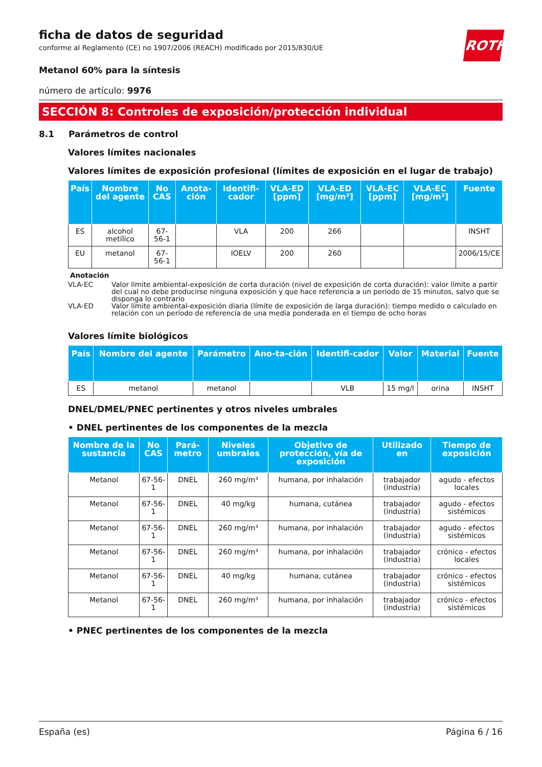ficha de datos de seguridad
conforme al Reglamento (CE) no 1907/2006 (REACH) modificado por 2015/830/UE
ROTH
Metanol 60% para la síntesis
número de artículo: 9976
SECCIÓN 8: Controles de exposición/protección individual
8.1 Parámetros de control
Valores límites nacionales
Valores límites de exposición profesional (límites de exposición en el lugar de trabajo)
| País | Nombre del agente | No CAS | Anota-ción | Identifi-cador | VLA-ED [ppm] | VLA-ED [mg/m³] | VLA-EC [ppm] | VLA-EC [mg/m³] | Fuente |
| --- | --- | --- | --- | --- | --- | --- | --- | --- | --- |
| ES | alcohol metílico | 67-56-1 | | VLA | 200 | 266 | | | INSHT |
| EU | metanol | 67-56-1 | | IOELV | 200 | 260 | | | 2006/15/CE |
Anotación
VLA-EC Valor límite ambiental-exposición de corta duración (nivel de exposición de corta duración): valor límite a partir del cual no debe producirse ninguna exposición y que hace referencia a un periodo de 15 minutos, salvo que se disponga lo contrario
VLA-ED Valor límite ambiental-exposición diaria (límite de exposición de larga duración): tiempo medido o calculado en relación con un período de referencia de una media ponderada en el tiempo de ocho horas
Valores límite biológicos
| País | Nombre del agente | Parámetro | Ano-ta-ción | Identifi-cador | Valor | Material | Fuente |
| --- | --- | --- | --- | --- | --- | --- | --- |
| ES | metanol | metanol | | VLB | 15 mg/l | orina | INSHT |
DNEL/DMEL/PNEC pertinentes y otros niveles umbrales
• DNEL pertinentes de los componentes de la mezcla
| Nombre de la sustancia | No CAS | Pará-metro | Niveles umbrales | Objetivo de protección, vía de exposición | Utilizado en | Tiempo de exposición |
| --- | --- | --- | --- | --- | --- | --- |
| Metanol | 67-56-1 | DNEL | 260 mg/m³ | humana, por inhalación | trabajador (industria) | agudo - efectos locales |
| Metanol | 67-56-1 | DNEL | 40 mg/kg | humana, cutánea | trabajador (industria) | agudo - efectos sistémicos |
| Metanol | 67-56-1 | DNEL | 260 mg/m³ | humana, por inhalación | trabajador (industria) | agudo - efectos sistémicos |
| Metanol | 67-56-1 | DNEL | 260 mg/m³ | humana, por inhalación | trabajador (industria) | crónico - efectos locales |
| Metanol | 67-56-1 | DNEL | 40 mg/kg | humana, cutánea | trabajador (industria) | crónico - efectos sistémicos |
| Metanol | 67-56-1 | DNEL | 260 mg/m³ | humana, por inhalación | trabajador (industria) | crónico - efectos sistémicos |
• PNEC pertinentes de los componentes de la mezcla
España (es) Página 6 / 16